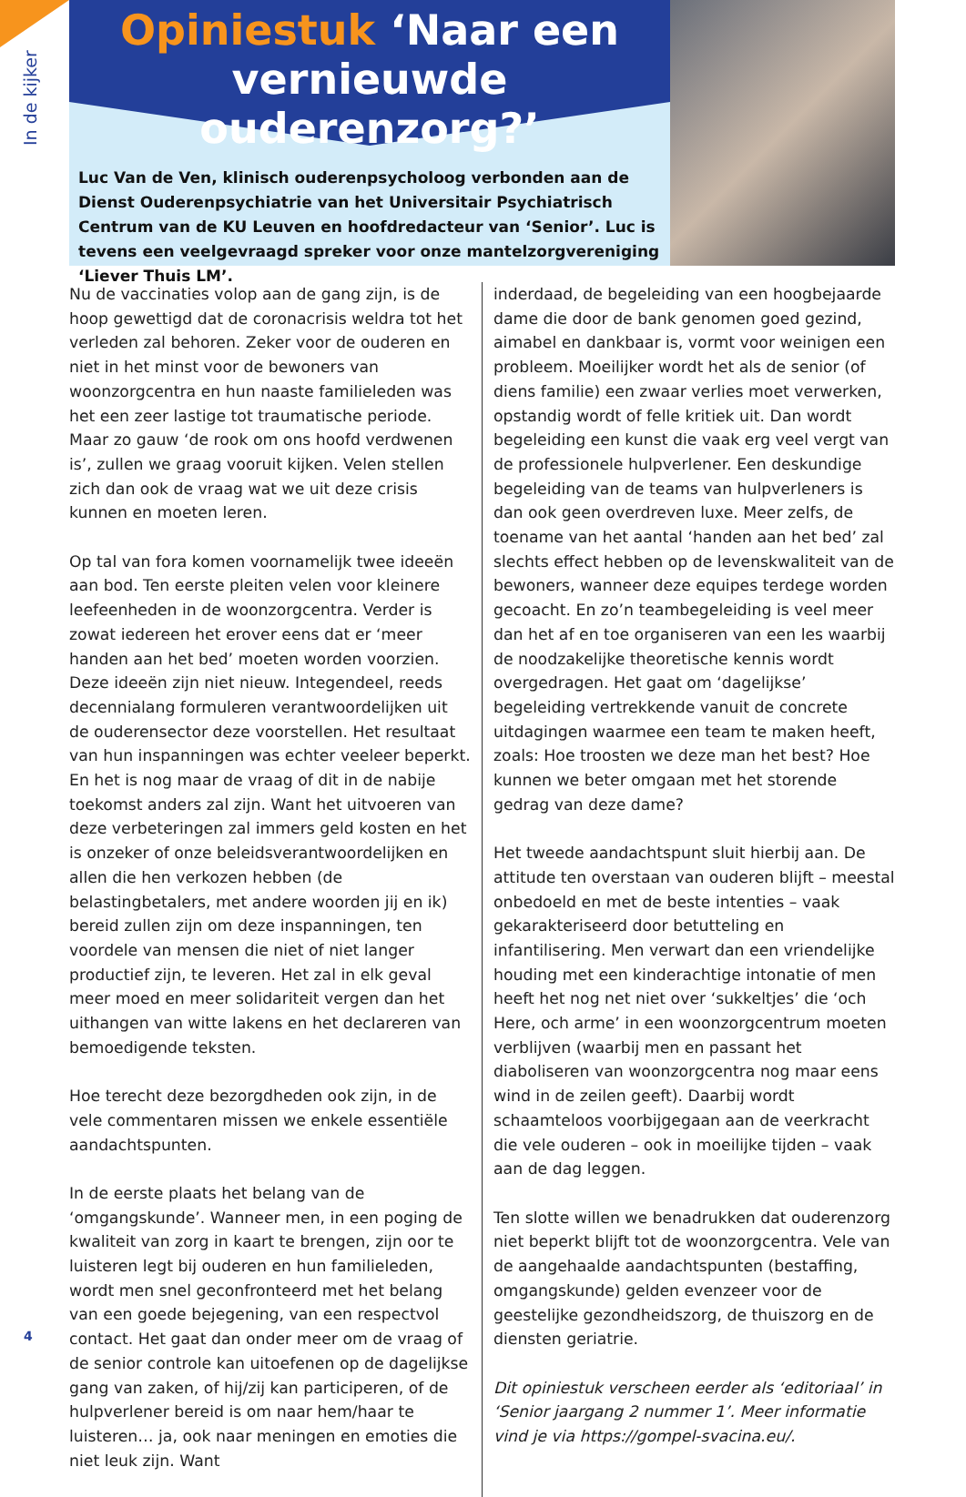In de kijker
Opiniestuk ‘Naar een vernieuwde ouderenzorg?’
Luc Van de Ven, klinisch ouderenpsycholoog verbonden aan de Dienst Ouderenpsychiatrie van het Universitair Psychiatrisch Centrum van de KU Leuven en hoofdredacteur van ‘Senior’. Luc is tevens een veelgevraagd spreker voor onze mantelzorgvereniging ‘Liever Thuis LM’.
Nu de vaccinaties volop aan de gang zijn, is de hoop gewettigd dat de coronacrisis weldra tot het verleden zal behoren. Zeker voor de ouderen en niet in het minst voor de bewoners van woonzorgcentra en hun naaste familieleden was het een zeer lastige tot traumatische periode. Maar zo gauw ‘de rook om ons hoofd verdwenen is’, zullen we graag vooruit kijken. Velen stellen zich dan ook de vraag wat we uit deze crisis kunnen en moeten leren.
Op tal van fora komen voornamelijk twee ideeën aan bod. Ten eerste pleiten velen voor kleinere leefeenheden in de woonzorgcentra. Verder is zowat iedereen het erover eens dat er ‘meer handen aan het bed’ moeten worden voorzien. Deze ideeën zijn niet nieuw. Integendeel, reeds decennialang formuleren verantwoordelijken uit de ouderensector deze voorstellen. Het resultaat van hun inspanningen was echter veeleer beperkt. En het is nog maar de vraag of dit in de nabije toekomst anders zal zijn. Want het uitvoeren van deze verbeteringen zal immers geld kosten en het is onzeker of onze beleidsverantwoordelijken en allen die hen verkozen hebben (de belastingbetalers, met andere woorden jij en ik) bereid zullen zijn om deze inspanningen, ten voordele van mensen die niet of niet langer productief zijn, te leveren. Het zal in elk geval meer moed en meer solidariteit vergen dan het uithangen van witte lakens en het declareren van bemoedigende teksten.
Hoe terecht deze bezorgdheden ook zijn, in de vele commentaren missen we enkele essentiële aandachtspunten.
In de eerste plaats het belang van de ‘omgangskunde’. Wanneer men, in een poging de kwaliteit van zorg in kaart te brengen, zijn oor te luisteren legt bij ouderen en hun familieleden, wordt men snel geconfronteerd met het belang van een goede bejegening, van een respectvol contact. Het gaat dan onder meer om de vraag of de senior controle kan uitoefenen op de dagelijkse gang van zaken, of hij/zij kan participeren, of de hulpverlener bereid is om naar hem/haar te luisteren… ja, ook naar meningen en emoties die niet leuk zijn. Want
inderdaad, de begeleiding van een hoogbejaarde dame die door de bank genomen goed gezind, aimabel en dankbaar is, vormt voor weinigen een probleem. Moeilijker wordt het als de senior (of diens familie) een zwaar verlies moet verwerken, opstandig wordt of felle kritiek uit. Dan wordt begeleiding een kunst die vaak erg veel vergt van de professionele hulpverlener. Een deskundige begeleiding van de teams van hulpverleners is dan ook geen overdreven luxe. Meer zelfs, de toename van het aantal ‘handen aan het bed’ zal slechts effect hebben op de levenskwaliteit van de bewoners, wanneer deze equipes terdege worden gecoacht. En zo’n teambegeleiding is veel meer dan het af en toe organiseren van een les waarbij de noodzakelijke theoretische kennis wordt overgedragen. Het gaat om ‘dagelijkse’ begeleiding vertrekkende vanuit de concrete uitdagingen waarmee een team te maken heeft, zoals: Hoe troosten we deze man het best? Hoe kunnen we beter omgaan met het storende gedrag van deze dame?
Het tweede aandachtspunt sluit hierbij aan. De attitude ten overstaan van ouderen blijft – meestal onbedoeld en met de beste intenties – vaak gekarakteriseerd door betutteling en infantilisering. Men verwart dan een vriendelijke houding met een kinderachtige intonatie of men heeft het nog net niet over ‘sukkeltjes’ die ‘och Here, och arme’ in een woonzorgcentrum moeten verblijven (waarbij men en passant het diaboliseren van woonzorgcentra nog maar eens wind in de zeilen geeft). Daarbij wordt schaamteloos voorbijgegaan aan de veerkracht die vele ouderen – ook in moeilijke tijden – vaak aan de dag leggen.
Ten slotte willen we benadrukken dat ouderenzorg niet beperkt blijft tot de woonzorgcentra. Vele van de aangehaalde aandachtspunten (bestaffing, omgangskunde) gelden evenzeer voor de geestelijke gezondheidszorg, de thuiszorg en de diensten geriatrie.
Dit opiniestuk verscheen eerder als ‘editoriaal’ in ‘Senior jaargang 2 nummer 1’. Meer informatie vind je via https://gompel-svacina.eu/.
4